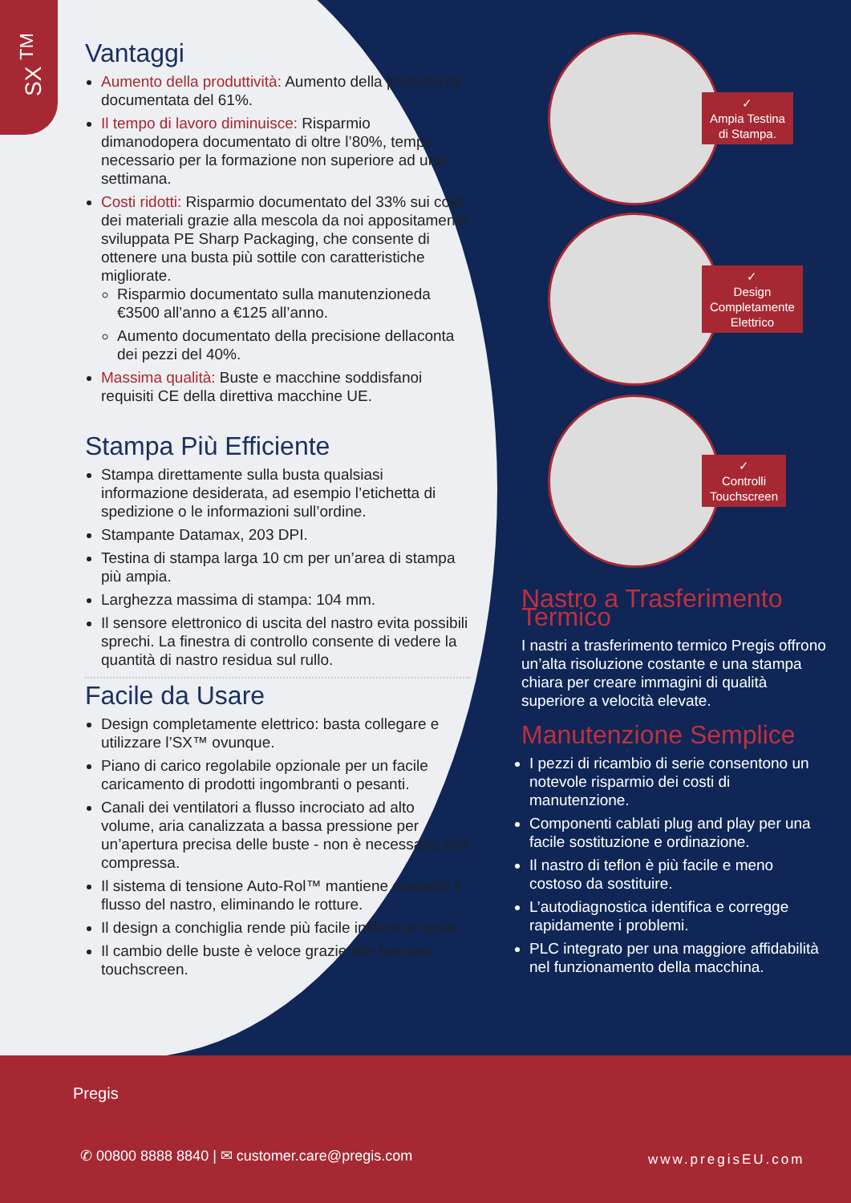SX <sup>TM</sup>
Vantaggi
Aumento della produttività: Aumento della produttività documentata del 61%.
Il tempo di lavoro diminuisce: Risparmio dimanodopera documentato di oltre l’80%, tempo necessario per la formazione non superiore ad una settimana.
Costi ridotti: Risparmio documentato del 33% sui costi dei materiali grazie alla mescola da noi appositamente sviluppata PE Sharp Packaging, che consente di ottenere una busta più sottile con caratteristiche migliorate.
Risparmio documentato sulla manutenzioneda €3500 all’anno a €125 all’anno.
Aumento documentato della precisione dellaconta dei pezzi del 40%.
Massima qualità: Buste e macchine soddisfanoi requisiti CE della direttiva macchine UE.
Stampa Più Efficiente
Stampa direttamente sulla busta qualsiasi informazione desiderata, ad esempio l’etichetta di spedizione o le informazioni sull’ordine.
Stampante Datamax, 203 DPI.
Testina di stampa larga 10 cm per un’area di stampa più ampia.
Larghezza massima di stampa: 104 mm.
Il sensore elettronico di uscita del nastro evita possibili sprechi. La finestra di controllo consente di vedere la quantità di nastro residua sul rullo.
Facile da Usare
Design completamente elettrico: basta collegare e utilizzare l’SX™ ovunque.
Piano di carico regolabile opzionale per un facile caricamento di prodotti ingombranti o pesanti.
Canali dei ventilatori a flusso incrociato ad alto volume, aria canalizzata a bassa pressione per un’apertura precisa delle buste - non è necessaria aria compressa.
Il sistema di tensione Auto-Rol™ mantiene costante il flusso del nastro, eliminando le rotture.
Il design a conchiglia rende più facile infilare le buste.
Il cambio delle buste è veloce grazie alle funzioni touchscreen.
✓
Ampia Testina
di Stampa.
✓
Design
Completamente
Elettrico
✓
Controlli
Touchscreen
Nastro a Trasferimento Termico
I nastri a trasferimento termico Pregis offrono un’alta risoluzione costante e una stampa chiara per creare immagini di qualità superiore a velocità elevate.
Manutenzione Semplice
I pezzi di ricambio di serie consentono un notevole risparmio dei costi di manutenzione.
Componenti cablati plug and play per una facile sostituzione e ordinazione.
Il nastro di teflon è più facile e meno costoso da sostituire.
L’autodiagnostica identifica e corregge rapidamente i problemi.
PLC integrato per una maggiore affidabilità nel funzionamento della macchina.
Pregis
✆ 00800 8888 8840 | ✉ customer.care@pregis.com
www.pregisEU.com